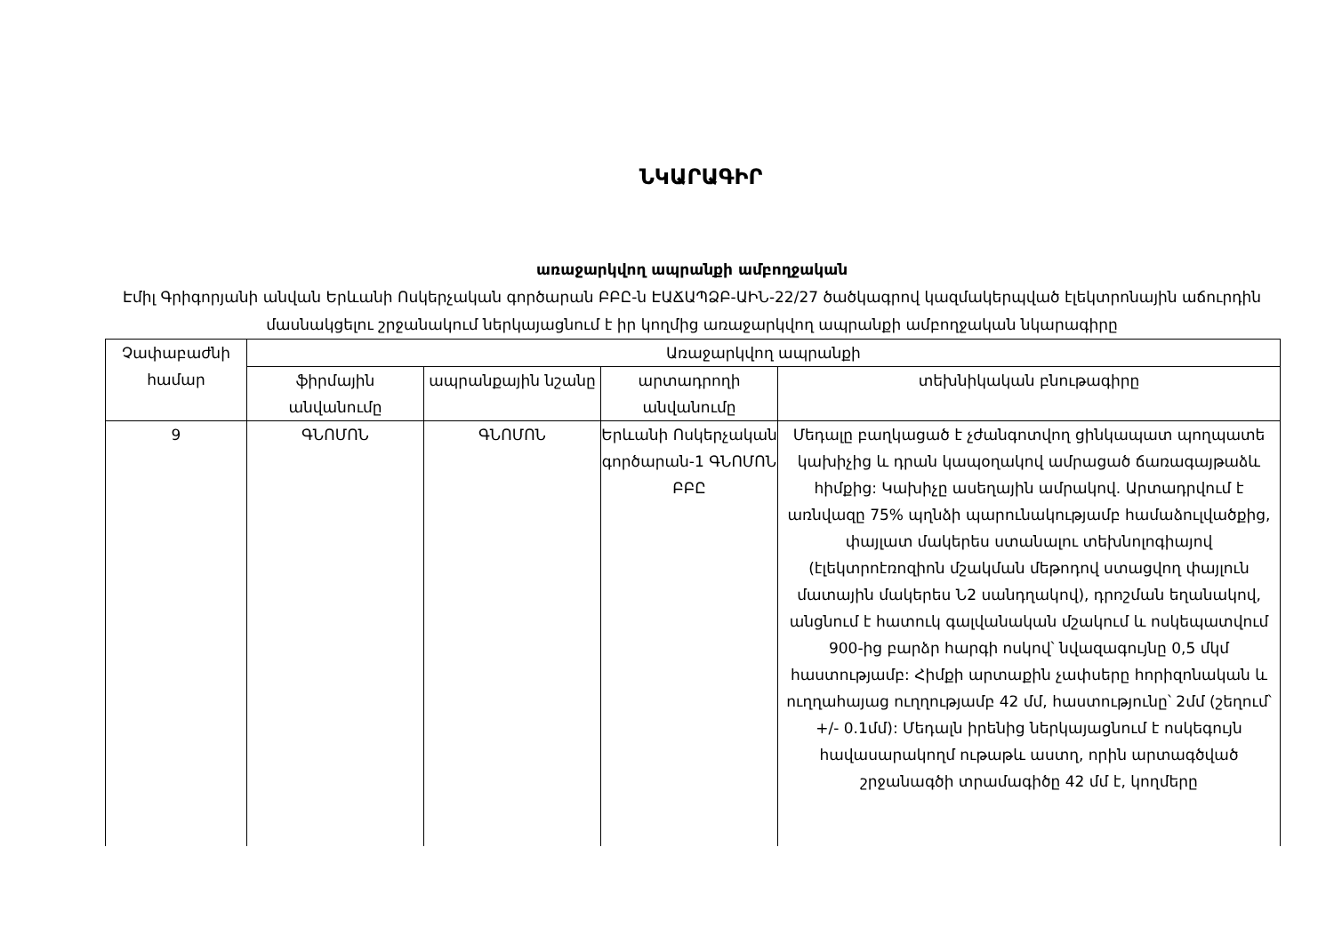ՆԿԱՐԱԳԻՐ
առաջարկվող ապրանքի ամբողջական
Էմիլ Գրիգորյանի անվան Երևանի Ոսկերչական գործարան ԲԲԸ-ն ԷԱՃԱՊՁԲ-ԱԻՆ-22/27 ծածկագրով կազմակերպված էլեկտրոնային աճուրդին մասնակցելու շրջանակում ներկայացնում է իր կողմից առաջարկվող ապրանքի ամբողջական նկարագիրը
| Չափաբաժնի համար | Առաջարկվող ապրանքի | | | |
| --- | --- | --- | --- | --- |
| | ֆիրմային անվանումը | ապրանքային նշանը | արտադրողի անվանումը | տեխնիկական բնութագիրը |
| 9 | ԳՆՈՄՈՆ | ԳՆՈՄՈՆ | Երևանի Ոսկերչական գործարան-1 ԳՆՈՄՈՆ ԲԲԸ | Մեդալը բաղկացած է չժանգոտվող ցինկապատ պողպատե կախիչից և դրան կապօղակով ամրացած ճառագայթաձև հիմքից: Կախիչը ասեղային ամրակով. Արտադրվում է առնվազը 75% պղնձի պարունակությամբ համաձուլվածքից, փայլատ մակերես ստանալու տեխնոլոգիայով (էլեկտրոէռոզիոն մշակման մեթոդով ստացվող փայլուն մատային մակերես Ն2 սանդղակով), դրոշման եղանակով, անցնում է հատուկ գալվանական մշակում և ոսկեպատվում 900-ից բարձր հարգի ոսկով՝ նվազագույնը 0,5 մկմ հաստությամբ: Հիմքի արտաքին չափսերը հորիզոնական և ուղղահայաց ուղղությամբ 42 մմ, հաստությունը՝ 2մմ (շեղում՝ +/- 0.1մմ): Մեդալն իրենից ներկայացնում է ոսկեգույն հավասարակողմ ութաթև աստղ, որին արտագծված շրջանագծի տրամագիծը 42 մմ է, կողմերը |